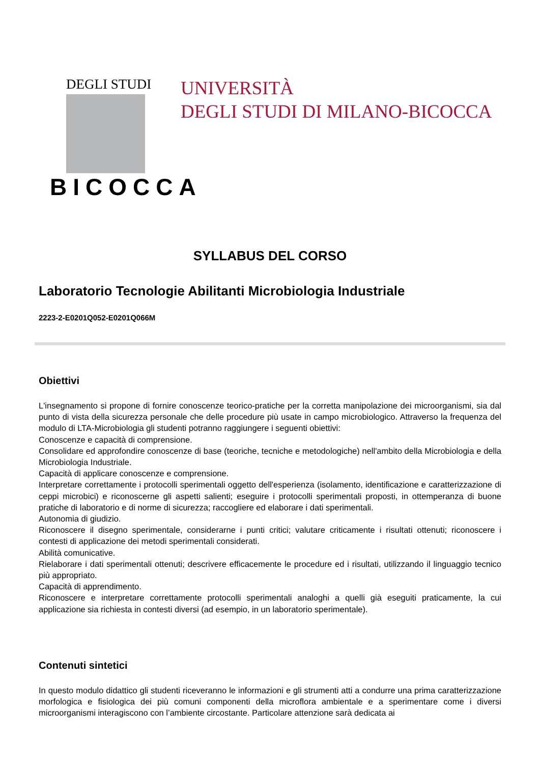DEGLI STUDI
BICOCCA
UNIVERSITÀ
DEGLI STUDI DI MILANO-BICOCCA
SYLLABUS DEL CORSO
Laboratorio Tecnologie Abilitanti Microbiologia Industriale
2223-2-E0201Q052-E0201Q066M
Obiettivi
L'insegnamento si propone di fornire conoscenze teorico-pratiche per la corretta manipolazione dei microorganismi, sia dal punto di vista della sicurezza personale che delle procedure più usate in campo microbiologico. Attraverso la frequenza del modulo di LTA-Microbiologia gli studenti potranno raggiungere i seguenti obiettivi:
Conoscenze e capacità di comprensione.
Consolidare ed approfondire conoscenze di base (teoriche, tecniche e metodologiche) nell'ambito della Microbiologia e della Microbiologia Industriale.
Capacità di applicare conoscenze e comprensione.
Interpretare correttamente i protocolli sperimentali oggetto dell'esperienza (isolamento, identificazione e caratterizzazione di ceppi microbici) e riconoscerne gli aspetti salienti; eseguire i protocolli sperimentali proposti, in ottemperanza di buone pratiche di laboratorio e di norme di sicurezza; raccogliere ed elaborare i dati sperimentali.
Autonomia di giudizio.
Riconoscere il disegno sperimentale, considerarne i punti critici; valutare criticamente i risultati ottenuti; riconoscere i contesti di applicazione dei metodi sperimentali considerati.
Abilità comunicative.
Rielaborare i dati sperimentali ottenuti; descrivere efficacemente le procedure ed i risultati, utilizzando il linguaggio tecnico più appropriato.
Capacità di apprendimento.
Riconoscere e interpretare correttamente protocolli sperimentali analoghi a quelli già eseguiti praticamente, la cui applicazione sia richiesta in contesti diversi (ad esempio, in un laboratorio sperimentale).
Contenuti sintetici
In questo modulo didattico gli studenti riceveranno le informazioni e gli strumenti atti a condurre una prima caratterizzazione morfologica e fisiologica dei più comuni componenti della microflora ambientale e a sperimentare come i diversi microorganismi interagiscono con l’ambiente circostante. Particolare attenzione sarà dedicata ai